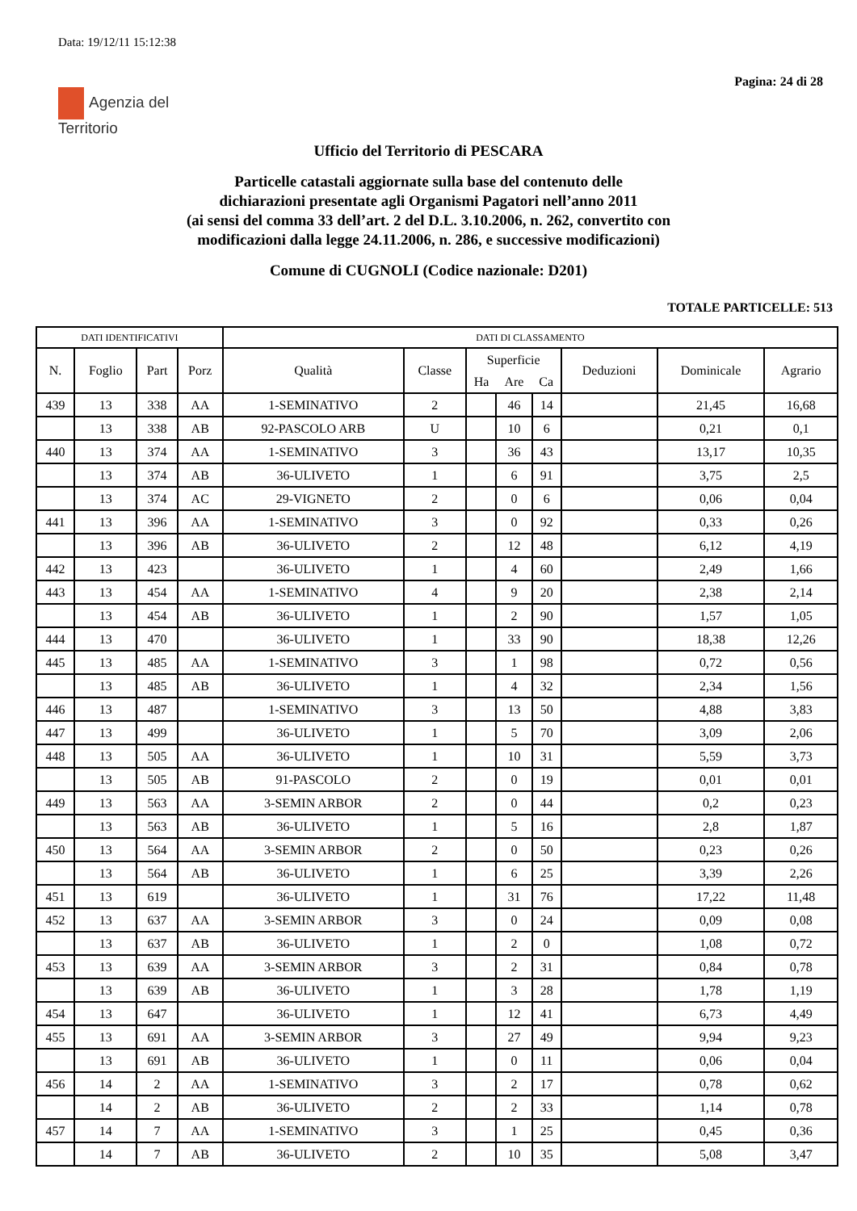Data: 19/12/11 15:12:38
Pagina: 24 di 28
Agenzia del
Territorio
Ufficio del Territorio di PESCARA
Particelle catastali aggiornate sulla base del contenuto delle
dichiarazioni presentate agli Organismi Pagatori nell’anno 2011
(ai sensi del comma 33 dell’art. 2 del D.L. 3.10.2006, n. 262, convertito con
modificazioni dalla legge 24.11.2006, n. 286, e successive modificazioni)
Comune di CUGNOLI (Codice nazionale: D201)
TOTALE PARTICELLE: 513
| DATI IDENTIFICATIVI | | | | DATI DI CLASSAMENTO | | | | | | | |
| --- | --- | --- | --- | --- | --- | --- | --- | --- | --- | --- | --- |
| N. | Foglio | Part | Porz | Qualità | Classe | Superficie | | | Deduzioni | Dominicale | Agrario |
| | | | | | | Ha | Are | Ca | | | |
| 439 | 13 | 338 | AA | 1-SEMINATIVO | 2 | | 46 | 14 | | 21,45 | 16,68 |
| | 13 | 338 | AB | 92-PASCOLO ARB | U | | 10 | 6 | | 0,21 | 0,1 |
| 440 | 13 | 374 | AA | 1-SEMINATIVO | 3 | | 36 | 43 | | 13,17 | 10,35 |
| | 13 | 374 | AB | 36-ULIVETO | 1 | | 6 | 91 | | 3,75 | 2,5 |
| | 13 | 374 | AC | 29-VIGNETO | 2 | | 0 | 6 | | 0,06 | 0,04 |
| 441 | 13 | 396 | AA | 1-SEMINATIVO | 3 | | 0 | 92 | | 0,33 | 0,26 |
| | 13 | 396 | AB | 36-ULIVETO | 2 | | 12 | 48 | | 6,12 | 4,19 |
| 442 | 13 | 423 | | 36-ULIVETO | 1 | | 4 | 60 | | 2,49 | 1,66 |
| 443 | 13 | 454 | AA | 1-SEMINATIVO | 4 | | 9 | 20 | | 2,38 | 2,14 |
| | 13 | 454 | AB | 36-ULIVETO | 1 | | 2 | 90 | | 1,57 | 1,05 |
| 444 | 13 | 470 | | 36-ULIVETO | 1 | | 33 | 90 | | 18,38 | 12,26 |
| 445 | 13 | 485 | AA | 1-SEMINATIVO | 3 | | 1 | 98 | | 0,72 | 0,56 |
| | 13 | 485 | AB | 36-ULIVETO | 1 | | 4 | 32 | | 2,34 | 1,56 |
| 446 | 13 | 487 | | 1-SEMINATIVO | 3 | | 13 | 50 | | 4,88 | 3,83 |
| 447 | 13 | 499 | | 36-ULIVETO | 1 | | 5 | 70 | | 3,09 | 2,06 |
| 448 | 13 | 505 | AA | 36-ULIVETO | 1 | | 10 | 31 | | 5,59 | 3,73 |
| | 13 | 505 | AB | 91-PASCOLO | 2 | | 0 | 19 | | 0,01 | 0,01 |
| 449 | 13 | 563 | AA | 3-SEMIN ARBOR | 2 | | 0 | 44 | | 0,2 | 0,23 |
| | 13 | 563 | AB | 36-ULIVETO | 1 | | 5 | 16 | | 2,8 | 1,87 |
| 450 | 13 | 564 | AA | 3-SEMIN ARBOR | 2 | | 0 | 50 | | 0,23 | 0,26 |
| | 13 | 564 | AB | 36-ULIVETO | 1 | | 6 | 25 | | 3,39 | 2,26 |
| 451 | 13 | 619 | | 36-ULIVETO | 1 | | 31 | 76 | | 17,22 | 11,48 |
| 452 | 13 | 637 | AA | 3-SEMIN ARBOR | 3 | | 0 | 24 | | 0,09 | 0,08 |
| | 13 | 637 | AB | 36-ULIVETO | 1 | | 2 | 0 | | 1,08 | 0,72 |
| 453 | 13 | 639 | AA | 3-SEMIN ARBOR | 3 | | 2 | 31 | | 0,84 | 0,78 |
| | 13 | 639 | AB | 36-ULIVETO | 1 | | 3 | 28 | | 1,78 | 1,19 |
| 454 | 13 | 647 | | 36-ULIVETO | 1 | | 12 | 41 | | 6,73 | 4,49 |
| 455 | 13 | 691 | AA | 3-SEMIN ARBOR | 3 | | 27 | 49 | | 9,94 | 9,23 |
| | 13 | 691 | AB | 36-ULIVETO | 1 | | 0 | 11 | | 0,06 | 0,04 |
| 456 | 14 | 2 | AA | 1-SEMINATIVO | 3 | | 2 | 17 | | 0,78 | 0,62 |
| | 14 | 2 | AB | 36-ULIVETO | 2 | | 2 | 33 | | 1,14 | 0,78 |
| 457 | 14 | 7 | AA | 1-SEMINATIVO | 3 | | 1 | 25 | | 0,45 | 0,36 |
| | 14 | 7 | AB | 36-ULIVETO | 2 | | 10 | 35 | | 5,08 | 3,47 |